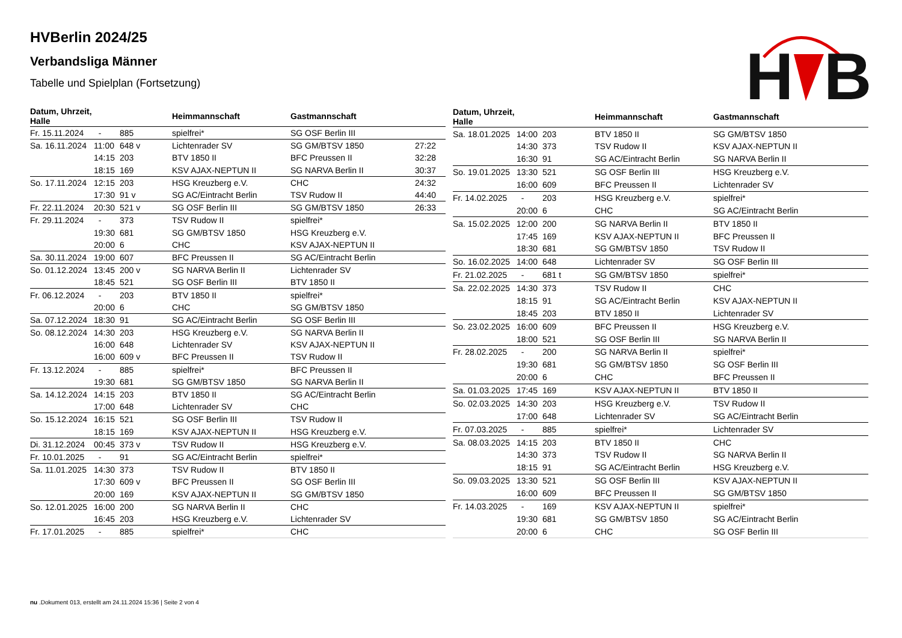HVBerlin 2024/25
Verbandsliga Männer
Tabelle und Spielplan (Fortsetzung)
H
B
| Datum, Uhrzeit, Halle | | | Heimmannschaft | Gastmannschaft | |
| --- | --- | --- | --- | --- | --- |
| Fr. 15.11.2024 | - | 885 | spielfrei* | SG OSF Berlin III | |
| Sa. 16.11.2024 | 11:00 | 648 v | Lichtenrader SV | SG GM/BTSV 1850 | 27:22 |
| | 14:15 | 203 | BTV 1850 II | BFC Preussen II | 32:28 |
| | 18:15 | 169 | KSV AJAX-NEPTUN II | SG NARVA Berlin II | 30:37 |
| So. 17.11.2024 | 12:15 | 203 | HSG Kreuzberg e.V. | CHC | 24:32 |
| | 17:30 | 91 v | SG AC/Eintracht Berlin | TSV Rudow II | 44:40 |
| Fr. 22.11.2024 | 20:30 | 521 v | SG OSF Berlin III | SG GM/BTSV 1850 | 26:33 |
| Fr. 29.11.2024 | - | 373 | TSV Rudow II | spielfrei* | |
| | 19:30 | 681 | SG GM/BTSV 1850 | HSG Kreuzberg e.V. | |
| | 20:00 | 6 | CHC | KSV AJAX-NEPTUN II | |
| Sa. 30.11.2024 | 19:00 | 607 | BFC Preussen II | SG AC/Eintracht Berlin | |
| So. 01.12.2024 | 13:45 | 200 v | SG NARVA Berlin II | Lichtenrader SV | |
| | 18:45 | 521 | SG OSF Berlin III | BTV 1850 II | |
| Fr. 06.12.2024 | - | 203 | BTV 1850 II | spielfrei* | |
| | 20:00 | 6 | CHC | SG GM/BTSV 1850 | |
| Sa. 07.12.2024 | 18:30 | 91 | SG AC/Eintracht Berlin | SG OSF Berlin III | |
| So. 08.12.2024 | 14:30 | 203 | HSG Kreuzberg e.V. | SG NARVA Berlin II | |
| | 16:00 | 648 | Lichtenrader SV | KSV AJAX-NEPTUN II | |
| | 16:00 | 609 v | BFC Preussen II | TSV Rudow II | |
| Fr. 13.12.2024 | - | 885 | spielfrei* | BFC Preussen II | |
| | 19:30 | 681 | SG GM/BTSV 1850 | SG NARVA Berlin II | |
| Sa. 14.12.2024 | 14:15 | 203 | BTV 1850 II | SG AC/Eintracht Berlin | |
| | 17:00 | 648 | Lichtenrader SV | CHC | |
| So. 15.12.2024 | 16:15 | 521 | SG OSF Berlin III | TSV Rudow II | |
| | 18:15 | 169 | KSV AJAX-NEPTUN II | HSG Kreuzberg e.V. | |
| Di. 31.12.2024 | 00:45 | 373 v | TSV Rudow II | HSG Kreuzberg e.V. | |
| Fr. 10.01.2025 | - | 91 | SG AC/Eintracht Berlin | spielfrei* | |
| Sa. 11.01.2025 | 14:30 | 373 | TSV Rudow II | BTV 1850 II | |
| | 17:30 | 609 v | BFC Preussen II | SG OSF Berlin III | |
| | 20:00 | 169 | KSV AJAX-NEPTUN II | SG GM/BTSV 1850 | |
| So. 12.01.2025 | 16:00 | 200 | SG NARVA Berlin II | CHC | |
| | 16:45 | 203 | HSG Kreuzberg e.V. | Lichtenrader SV | |
| Fr. 17.01.2025 | - | 885 | spielfrei* | CHC | |
| Datum, Uhrzeit, Halle | | | Heimmannschaft | Gastmannschaft |
| --- | --- | --- | --- | --- |
| Sa. 18.01.2025 | 14:00 | 203 | BTV 1850 II | SG GM/BTSV 1850 |
| | 14:30 | 373 | TSV Rudow II | KSV AJAX-NEPTUN II |
| | 16:30 | 91 | SG AC/Eintracht Berlin | SG NARVA Berlin II |
| So. 19.01.2025 | 13:30 | 521 | SG OSF Berlin III | HSG Kreuzberg e.V. |
| | 16:00 | 609 | BFC Preussen II | Lichtenrader SV |
| Fr. 14.02.2025 | - | 203 | HSG Kreuzberg e.V. | spielfrei* |
| | 20:00 | 6 | CHC | SG AC/Eintracht Berlin |
| Sa. 15.02.2025 | 12:00 | 200 | SG NARVA Berlin II | BTV 1850 II |
| | 17:45 | 169 | KSV AJAX-NEPTUN II | BFC Preussen II |
| | 18:30 | 681 | SG GM/BTSV 1850 | TSV Rudow II |
| So. 16.02.2025 | 14:00 | 648 | Lichtenrader SV | SG OSF Berlin III |
| Fr. 21.02.2025 | - | 681 t | SG GM/BTSV 1850 | spielfrei* |
| Sa. 22.02.2025 | 14:30 | 373 | TSV Rudow II | CHC |
| | 18:15 | 91 | SG AC/Eintracht Berlin | KSV AJAX-NEPTUN II |
| | 18:45 | 203 | BTV 1850 II | Lichtenrader SV |
| So. 23.02.2025 | 16:00 | 609 | BFC Preussen II | HSG Kreuzberg e.V. |
| | 18:00 | 521 | SG OSF Berlin III | SG NARVA Berlin II |
| Fr. 28.02.2025 | - | 200 | SG NARVA Berlin II | spielfrei* |
| | 19:30 | 681 | SG GM/BTSV 1850 | SG OSF Berlin III |
| | 20:00 | 6 | CHC | BFC Preussen II |
| Sa. 01.03.2025 | 17:45 | 169 | KSV AJAX-NEPTUN II | BTV 1850 II |
| So. 02.03.2025 | 14:30 | 203 | HSG Kreuzberg e.V. | TSV Rudow II |
| | 17:00 | 648 | Lichtenrader SV | SG AC/Eintracht Berlin |
| Fr. 07.03.2025 | - | 885 | spielfrei* | Lichtenrader SV |
| Sa. 08.03.2025 | 14:15 | 203 | BTV 1850 II | CHC |
| | 14:30 | 373 | TSV Rudow II | SG NARVA Berlin II |
| | 18:15 | 91 | SG AC/Eintracht Berlin | HSG Kreuzberg e.V. |
| So. 09.03.2025 | 13:30 | 521 | SG OSF Berlin III | KSV AJAX-NEPTUN II |
| | 16:00 | 609 | BFC Preussen II | SG GM/BTSV 1850 |
| Fr. 14.03.2025 | - | 169 | KSV AJAX-NEPTUN II | spielfrei* |
| | 19:30 | 681 | SG GM/BTSV 1850 | SG AC/Eintracht Berlin |
| | 20:00 | 6 | CHC | SG OSF Berlin III |
nu .Dokument 013, erstellt am 24.11.2024 15:36 | Seite 2 von 4